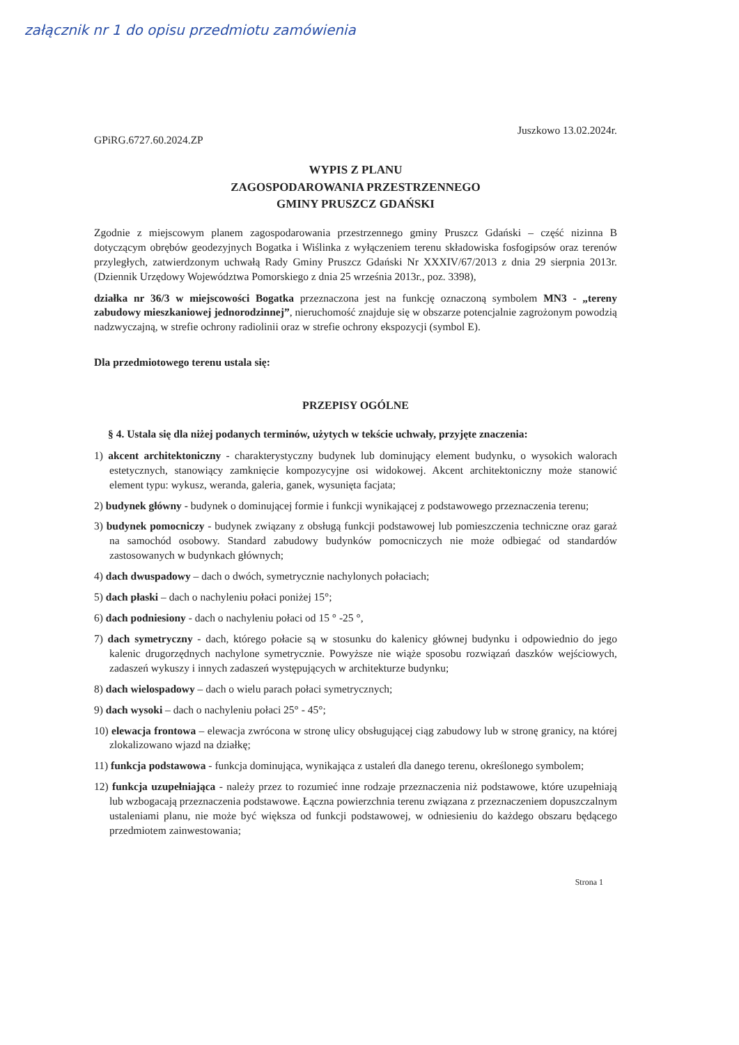załącznik nr 1 do opisu przedmiotu zamówienia
GPiRG.6727.60.2024.ZP
Juszkowo 13.02.2024r.
WYPIS Z PLANU
ZAGOSPODAROWANIA PRZESTRZENNEGO
GMINY PRUSZCZ GDAŃSKI
Zgodnie z miejscowym planem zagospodarowania przestrzennego gminy Pruszcz Gdański – część nizinna B dotyczącym obrębów geodezyjnych Bogatka i Wiślinka z wyłączeniem terenu składowiska fosfogipsów oraz terenów przyległych, zatwierdzonym uchwałą Rady Gminy Pruszcz Gdański Nr XXXIV/67/2013 z dnia 29 sierpnia 2013r. (Dziennik Urzędowy Województwa Pomorskiego z dnia 25 września 2013r., poz. 3398),
działka nr 36/3 w miejscowości Bogatka przeznaczona jest na funkcję oznaczoną symbolem MN3 - „tereny zabudowy mieszkaniowej jednorodzinnej”, nieruchomość znajduje się w obszarze potencjalnie zagrożonym powodzią nadzwyczajną, w strefie ochrony radiolinii oraz w strefie ochrony ekspozycji (symbol E).
Dla przedmiotowego terenu ustala się:
PRZEPISY OGÓLNE
§ 4. Ustala się dla niżej podanych terminów, użytych w tekście uchwały, przyjęte znaczenia:
1) akcent architektoniczny - charakterystyczny budynek lub dominujący element budynku, o wysokich walorach estetycznych, stanowiący zamknięcie kompozycyjne osi widokowej. Akcent architektoniczny może stanowić element typu: wykusz, weranda, galeria, ganek, wysunięta facjata;
2) budynek główny - budynek o dominującej formie i funkcji wynikającej z podstawowego przeznaczenia terenu;
3) budynek pomocniczy - budynek związany z obsługą funkcji podstawowej lub pomieszczenia techniczne oraz garaż na samochód osobowy. Standard zabudowy budynków pomocniczych nie może odbiegać od standardów zastosowanych w budynkach głównych;
4) dach dwuspadowy – dach o dwóch, symetrycznie nachylonych połaciach;
5) dach płaski – dach o nachyleniu połaci poniżej 15°;
6) dach podniesiony - dach o nachyleniu połaci od 15 ° -25 °,
7) dach symetryczny - dach, którego połacie są w stosunku do kalenicy głównej budynku i odpowiednio do jego kalenic drugorzędnych nachylone symetrycznie. Powyższe nie wiąże sposobu rozwiązań daszków wejściowych, zadaszeń wykuszy i innych zadaszeń występujących w architekturze budynku;
8) dach wielospadowy – dach o wielu parach połaci symetrycznych;
9) dach wysoki – dach o nachyleniu połaci 25° - 45°;
10) elewacja frontowa – elewacja zwrócona w stronę ulicy obsługującej ciąg zabudowy lub w stronę granicy, na której zlokalizowano wjazd na działkę;
11) funkcja podstawowa - funkcja dominująca, wynikająca z ustaleń dla danego terenu, określonego symbolem;
12) funkcja uzupełniająca - należy przez to rozumieć inne rodzaje przeznaczenia niż podstawowe, które uzupełniają lub wzbogacają przeznaczenia podstawowe. Łączna powierzchnia terenu związana z przeznaczeniem dopuszczalnym ustaleniami planu, nie może być większa od funkcji podstawowej, w odniesieniu do każdego obszaru będącego przedmiotem zainwestowania;
Strona 1